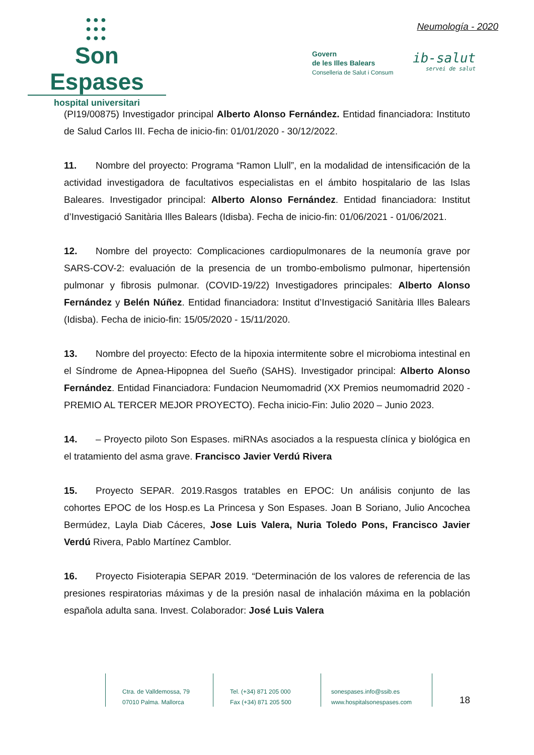●●●
●●●
●●●
Son Espases
hospital universitari
Neumología - 2020
Govern
de les Illes Balears
Conselleria de Salut i Consum
ib-salut
servei de salut
(PI19/00875) Investigador principal Alberto Alonso Fernández. Entidad financiadora: Instituto de Salud Carlos III. Fecha de inicio-fin: 01/01/2020 - 30/12/2022.
11. Nombre del proyecto: Programa “Ramon Llull”, en la modalidad de intensificación de la actividad investigadora de facultativos especialistas en el ámbito hospitalario de las Islas Baleares. Investigador principal: Alberto Alonso Fernández. Entidad financiadora: Institut d’Investigació Sanitària Illes Balears (Idisba). Fecha de inicio-fin: 01/06/2021 - 01/06/2021.
12. Nombre del proyecto: Complicaciones cardiopulmonares de la neumonía grave por SARS-COV-2: evaluación de la presencia de un trombo-embolismo pulmonar, hipertensión pulmonar y fibrosis pulmonar. (COVID-19/22) Investigadores principales: Alberto Alonso Fernández y Belén Núñez. Entidad financiadora: Institut d’Investigació Sanitària Illes Balears (Idisba). Fecha de inicio-fin: 15/05/2020 - 15/11/2020.
13. Nombre del proyecto: Efecto de la hipoxia intermitente sobre el microbioma intestinal en el Síndrome de Apnea-Hipopnea del Sueño (SAHS). Investigador principal: Alberto Alonso Fernández. Entidad Financiadora: Fundacion Neumomadrid (XX Premios neumomadrid 2020 - PREMIO AL TERCER MEJOR PROYECTO). Fecha inicio-Fin: Julio 2020 – Junio 2023.
14. – Proyecto piloto Son Espases. miRNAs asociados a la respuesta clínica y biológica en el tratamiento del asma grave. Francisco Javier Verdú Rivera
15. Proyecto SEPAR. 2019.Rasgos tratables en EPOC: Un análisis conjunto de las cohortes EPOC de los Hosp.es La Princesa y Son Espases. Joan B Soriano, Julio Ancochea Bermúdez, Layla Diab Cáceres, Jose Luis Valera, Nuria Toledo Pons, Francisco Javier Verdú Rivera, Pablo Martínez Camblor.
16. Proyecto Fisioterapia SEPAR 2019. “Determinación de los valores de referencia de las presiones respiratorias máximas y de la presión nasal de inhalación máxima en la población española adulta sana. Invest. Colaborador: José Luis Valera
Ctra. de Valldemossa, 79
07010 Palma. Mallorca
Tel. (+34) 871 205 000
Fax (+34) 871 205 500
sonespases.info@ssib.es
www.hospitalsonespases.com
18